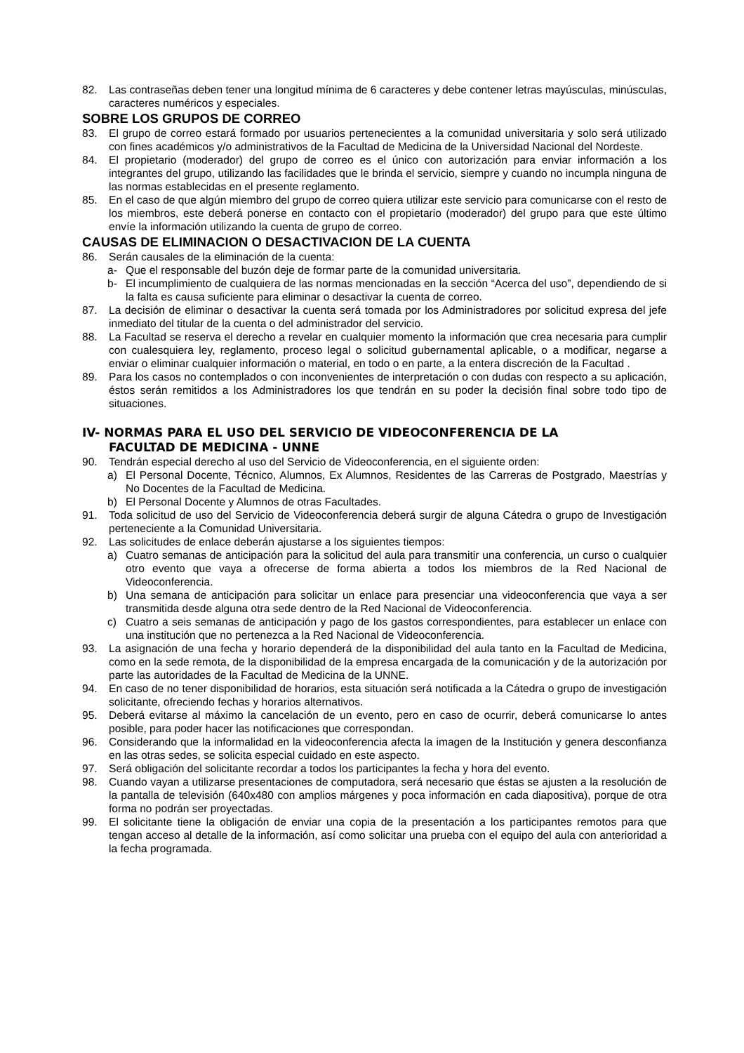82. Las contraseñas deben tener una longitud mínima de 6 caracteres y debe contener letras mayúsculas, minúsculas, caracteres numéricos y especiales.
SOBRE LOS GRUPOS DE CORREO
83. El grupo de correo estará formado por usuarios pertenecientes a la comunidad universitaria y solo será utilizado con fines académicos y/o administrativos de la Facultad de Medicina de la Universidad Nacional del Nordeste.
84. El propietario (moderador) del grupo de correo es el único con autorización para enviar información a los integrantes del grupo, utilizando las facilidades que le brinda el servicio, siempre y cuando no incumpla ninguna de las normas establecidas en el presente reglamento.
85. En el caso de que algún miembro del grupo de correo quiera utilizar este servicio para comunicarse con el resto de los miembros, este deberá ponerse en contacto con el propietario (moderador) del grupo para que este último envíe la información utilizando la cuenta de grupo de correo.
CAUSAS DE ELIMINACION O DESACTIVACION DE LA CUENTA
86. Serán causales de la eliminación de la cuenta:
a- Que el responsable del buzón deje de formar parte de la comunidad universitaria.
b- El incumplimiento de cualquiera de las normas mencionadas en la sección “Acerca del uso”, dependiendo de si la falta es causa suficiente para eliminar o desactivar la cuenta de correo.
87. La decisión de eliminar o desactivar la cuenta será tomada por los Administradores por solicitud expresa del jefe inmediato del titular de la cuenta o del administrador del servicio.
88. La Facultad se reserva el derecho a revelar en cualquier momento la información que crea necesaria para cumplir con cualesquiera ley, reglamento, proceso legal o solicitud gubernamental aplicable, o a modificar, negarse a enviar o eliminar cualquier información o material, en todo o en parte, a la entera discreción de la Facultad .
89. Para los casos no contemplados o con inconvenientes de interpretación o con dudas con respecto a su aplicación, éstos serán remitidos a los Administradores los que tendrán en su poder la decisión final sobre todo tipo de situaciones.
IV- NORMAS PARA EL USO DEL SERVICIO DE VIDEOCONFERENCIA DE LA
FACULTAD DE MEDICINA - UNNE
90. Tendrán especial derecho al uso del Servicio de Videoconferencia, en el siguiente orden:
a) El Personal Docente, Técnico, Alumnos, Ex Alumnos, Residentes de las Carreras de Postgrado, Maestrías y No Docentes de la Facultad de Medicina.
b) El Personal Docente y Alumnos de otras Facultades.
91. Toda solicitud de uso del Servicio de Videoconferencia deberá surgir de alguna Cátedra o grupo de Investigación perteneciente a la Comunidad Universitaria.
92. Las solicitudes de enlace deberán ajustarse a los siguientes tiempos:
a) Cuatro semanas de anticipación para la solicitud del aula para transmitir una conferencia, un curso o cualquier otro evento que vaya a ofrecerse de forma abierta a todos los miembros de la Red Nacional de Videoconferencia.
b) Una semana de anticipación para solicitar un enlace para presenciar una videoconferencia que vaya a ser transmitida desde alguna otra sede dentro de la Red Nacional de Videoconferencia.
c) Cuatro a seis semanas de anticipación y pago de los gastos correspondientes, para establecer un enlace con una institución que no pertenezca a la Red Nacional de Videoconferencia.
93. La asignación de una fecha y horario dependerá de la disponibilidad del aula tanto en la Facultad de Medicina, como en la sede remota, de la disponibilidad de la empresa encargada de la comunicación y de la autorización por parte las autoridades de la Facultad de Medicina de la UNNE.
94. En caso de no tener disponibilidad de horarios, esta situación será notificada a la Cátedra o grupo de investigación solicitante, ofreciendo fechas y horarios alternativos.
95. Deberá evitarse al máximo la cancelación de un evento, pero en caso de ocurrir, deberá comunicarse lo antes posible, para poder hacer las notificaciones que correspondan.
96. Considerando que la informalidad en la videoconferencia afecta la imagen de la Institución y genera desconfianza en las otras sedes, se solicita especial cuidado en este aspecto.
97. Será obligación del solicitante recordar a todos los participantes la fecha y hora del evento.
98. Cuando vayan a utilizarse presentaciones de computadora, será necesario que éstas se ajusten a la resolución de la pantalla de televisión (640x480 con amplios márgenes y poca información en cada diapositiva), porque de otra forma no podrán ser proyectadas.
99. El solicitante tiene la obligación de enviar una copia de la presentación a los participantes remotos para que tengan acceso al detalle de la información, así como solicitar una prueba con el equipo del aula con anterioridad a la fecha programada.